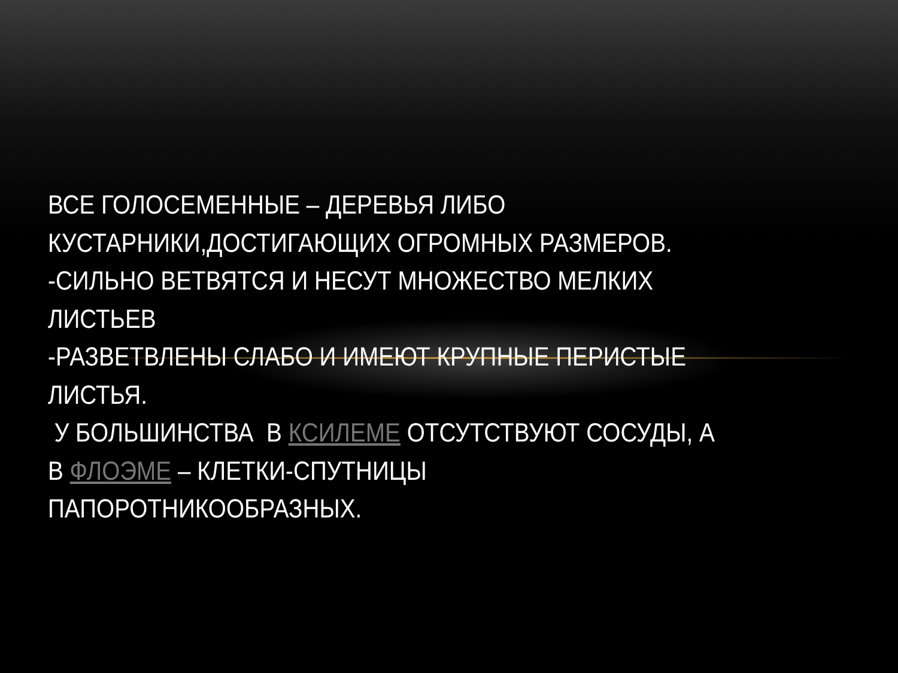ВСЕ ГОЛОСЕМЕННЫЕ – ДЕРЕВЬЯ ЛИБО КУСТАРНИКИ,ДОСТИГАЮЩИХ ОГРОМНЫХ РАЗМЕРОВ.
-СИЛЬНО ВЕТВЯТСЯ И НЕСУТ МНОЖЕСТВО МЕЛКИХ ЛИСТЬЕВ
-РАЗВЕТВЛЕНЫ СЛАБО И ИМЕЮТ КРУПНЫЕ ПЕРИСТЫЕ ЛИСТЬЯ.
У БОЛЬШИНСТВА В КСИЛЕМЕ ОТСУТСТВУЮТ СОСУДЫ, А В ФЛОЭМЕ – КЛЕТКИ-СПУТНИЦЫ ПАПОРОТНИКООБРАЗНЫХ.